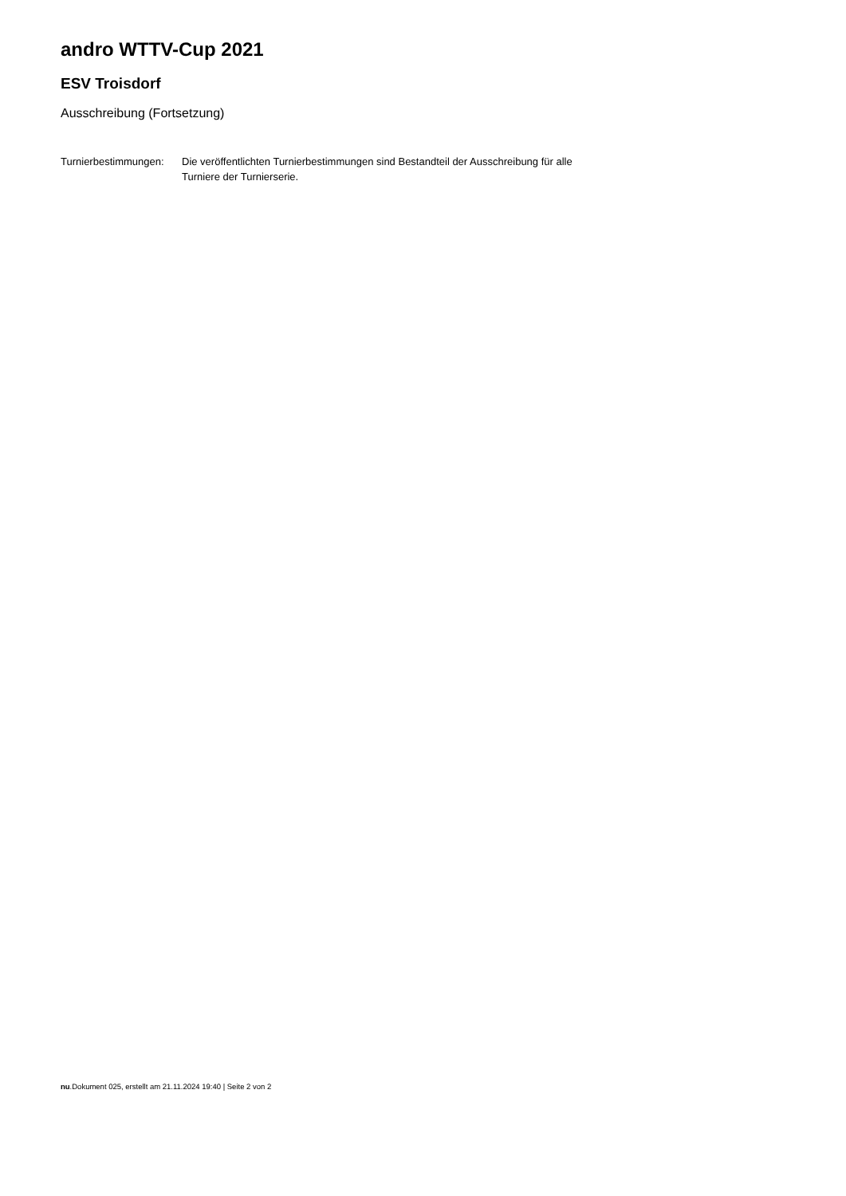andro WTTV-Cup 2021
ESV Troisdorf
Ausschreibung (Fortsetzung)
Turnierbestimmungen:
Die veröffentlichten Turnierbestimmungen sind Bestandteil der Ausschreibung für alle Turniere der Turnierserie.
nu.Dokument 025, erstellt am 21.11.2024 19:40 | Seite 2 von 2